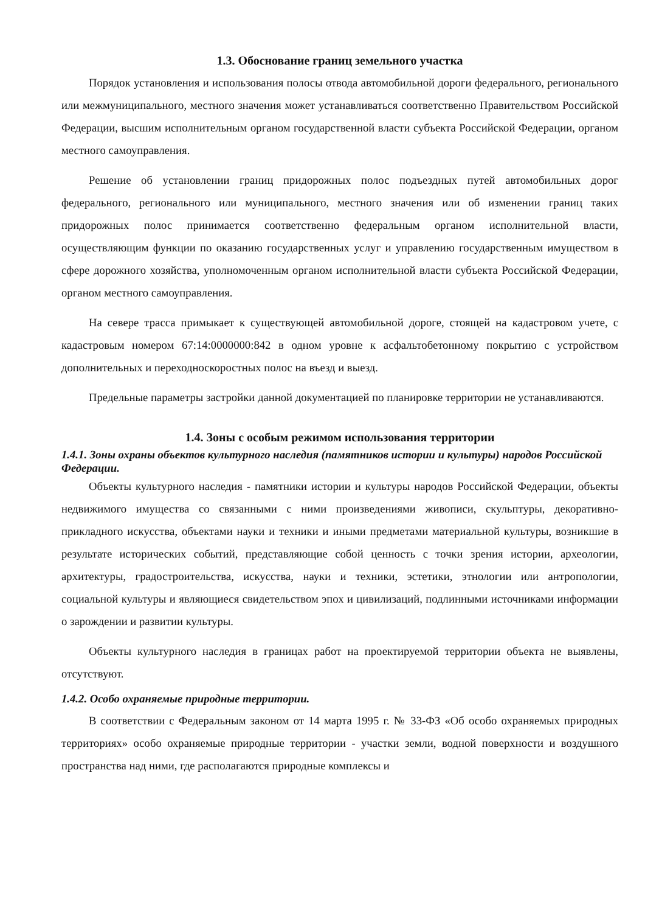1.3. Обоснование границ земельного участка
Порядок установления и использования полосы отвода автомобильной дороги федерального, регионального или межмуниципального, местного значения может устанавливаться соответственно Правительством Российской Федерации, высшим исполнительным органом государственной власти субъекта Российской Федерации, органом местного самоуправления.
Решение об установлении границ придорожных полос подъездных путей автомобильных дорог федерального, регионального или муниципального, местного значения или об изменении границ таких придорожных полос принимается соответственно федеральным органом исполнительной власти, осуществляющим функции по оказанию государственных услуг и управлению государственным имуществом в сфере дорожного хозяйства, уполномоченным органом исполнительной власти субъекта Российской Федерации, органом местного самоуправления.
На севере трасса примыкает к существующей автомобильной дороге, стоящей на кадастровом учете, с кадастровым номером 67:14:0000000:842 в одном уровне к асфальтобетонному покрытию с устройством дополнительных и переходноскоростных полос на въезд и выезд.
Предельные параметры застройки данной документацией по планировке территории не устанавливаются.
1.4. Зоны с особым режимом использования территории
1.4.1. Зоны охраны объектов культурного наследия (памятников истории и культуры) народов Российской Федерации.
Объекты культурного наследия - памятники истории и культуры народов Российской Федерации, объекты недвижимого имущества со связанными с ними произведениями живописи, скульптуры, декоративно-прикладного искусства, объектами науки и техники и иными предметами материальной культуры, возникшие в результате исторических событий, представляющие собой ценность с точки зрения истории, археологии, архитектуры, градостроительства, искусства, науки и техники, эстетики, этнологии или антропологии, социальной культуры и являющиеся свидетельством эпох и цивилизаций, подлинными источниками информации о зарождении и развитии культуры.
Объекты культурного наследия в границах работ на проектируемой территории объекта не выявлены, отсутствуют.
1.4.2. Особо охраняемые природные территории.
В соответствии с Федеральным законом от 14 марта 1995 г. № 33-ФЗ «Об особо охраняемых природных территориях» особо охраняемые природные территории - участки земли, водной поверхности и воздушного пространства над ними, где располагаются природные комплексы и